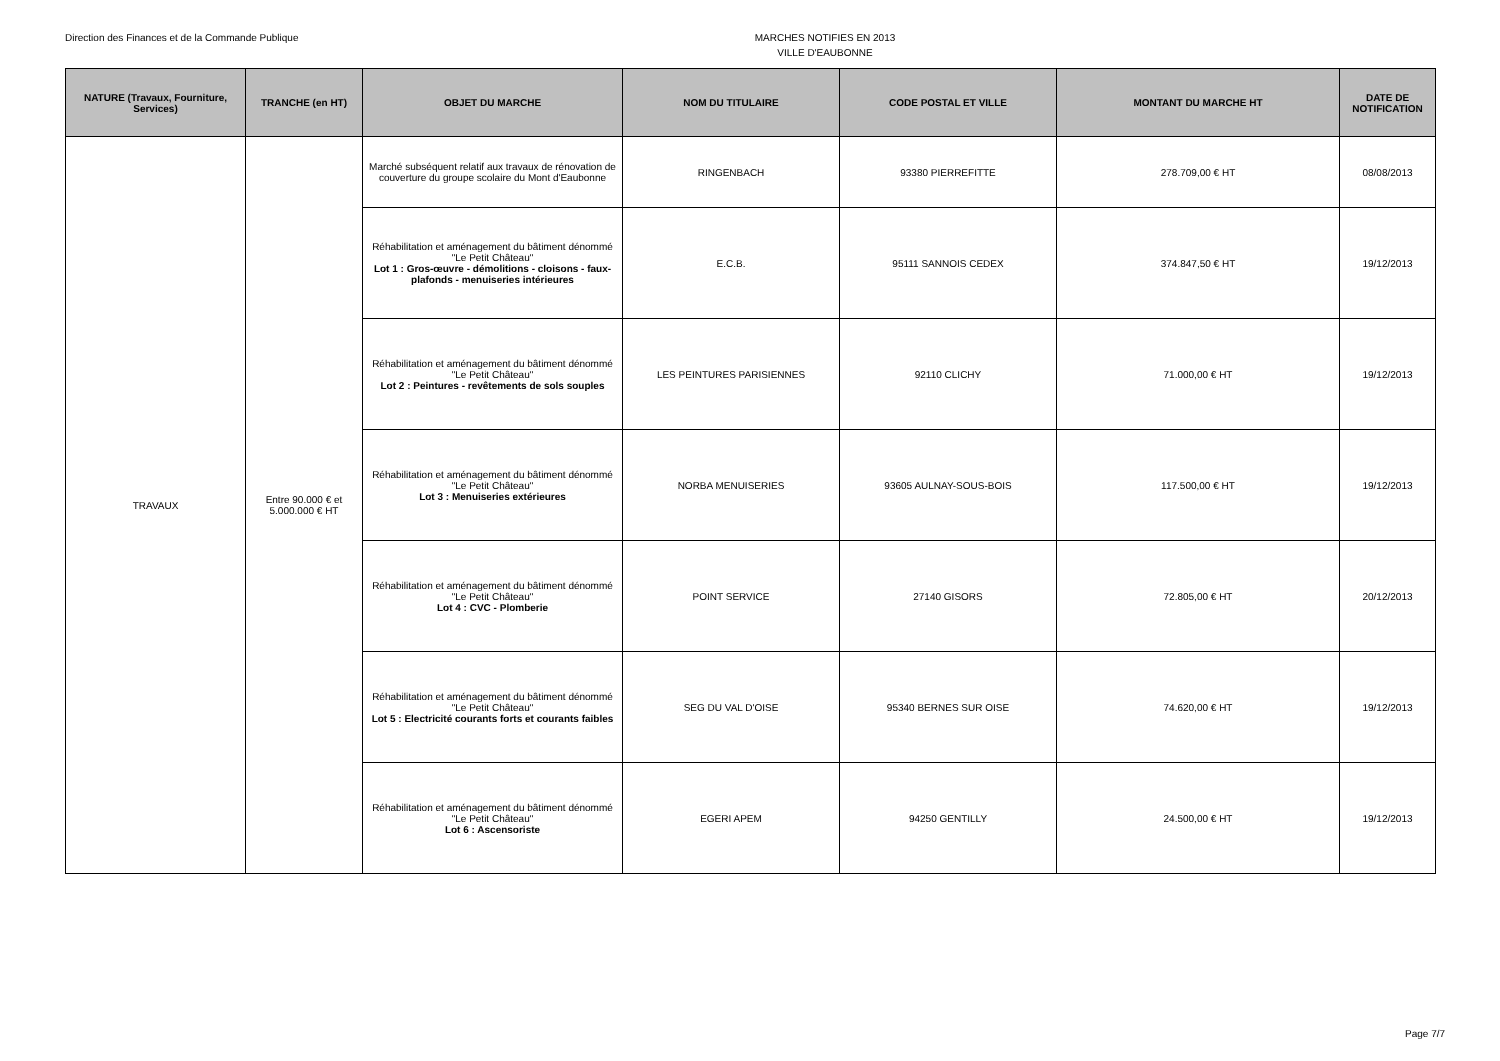Direction des Finances et de la Commande Publique
MARCHES NOTIFIES EN 2013
VILLE D'EAUBONNE
| NATURE (Travaux, Fourniture, Services) | TRANCHE (en HT) | OBJET DU MARCHE | NOM DU TITULAIRE | CODE POSTAL ET VILLE | MONTANT DU MARCHE HT | DATE DE NOTIFICATION |
| --- | --- | --- | --- | --- | --- | --- |
| TRAVAUX | Entre 90.000 € et 5.000.000 € HT | Marché subséquent relatif aux travaux de rénovation de couverture du groupe scolaire du Mont d'Eaubonne | RINGENBACH | 93380 PIERREFITTE | 278.709,00 € HT | 08/08/2013 |
| | | Réhabilitation et aménagement du bâtiment dénommé "Le Petit Château" Lot 1 : Gros-œuvre - démolitions - cloisons - faux-plafonds - menuiseries intérieures | E.C.B. | 95111 SANNOIS CEDEX | 374.847,50 € HT | 19/12/2013 |
| | | Réhabilitation et aménagement du bâtiment dénommé "Le Petit Château" Lot 2 : Peintures - revêtements de sols souples | LES PEINTURES PARISIENNES | 92110 CLICHY | 71.000,00 € HT | 19/12/2013 |
| | | Réhabilitation et aménagement du bâtiment dénommé "Le Petit Château" Lot 3 : Menuiseries extérieures | NORBA MENUISERIES | 93605 AULNAY-SOUS-BOIS | 117.500,00 € HT | 19/12/2013 |
| | | Réhabilitation et aménagement du bâtiment dénommé "Le Petit Château" Lot 4 : CVC - Plomberie | POINT SERVICE | 27140 GISORS | 72.805,00 € HT | 20/12/2013 |
| | | Réhabilitation et aménagement du bâtiment dénommé "Le Petit Château" Lot 5 : Electricité courants forts et courants faibles | SEG DU VAL D'OISE | 95340 BERNES SUR OISE | 74.620,00 € HT | 19/12/2013 |
| | | Réhabilitation et aménagement du bâtiment dénommé "Le Petit Château" Lot 6 : Ascensoriste | EGERI APEM | 94250 GENTILLY | 24.500,00 € HT | 19/12/2013 |
Page 7/7